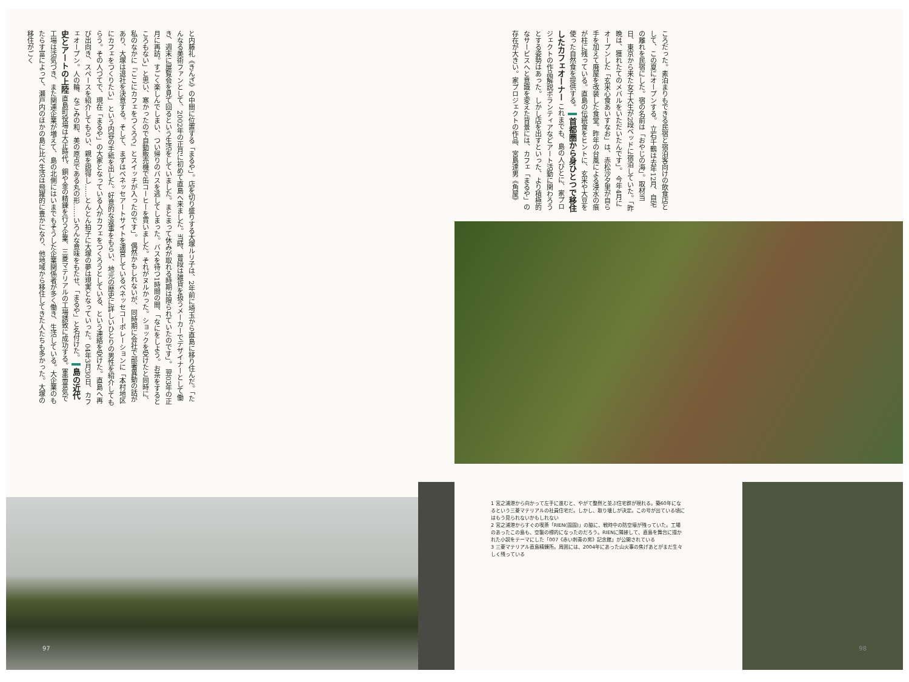と内藤礼《きんざ》の中間に位置する「まるや」。店を切り盛りする大塚ルリ子は、2年前に埼玉から直島に移り住んだ。「たんなる美術ファンとして、2002年の正月に初めて直島へ来ました。当時、普段は雑貨を扱うメーカーでデザイナーとして働き、週末に展覧会を見て回るという生活をしていました。まとまって休みが取れる時期は限られていたのです」。 翌03年の正月に再訪。すごく楽しんでしまい、つい帰りのバスを逃してしまった。バスを待つ1時間の間、「なにをしよう。お茶をするところもない」と思い、寒かったので自動販売機で缶コーヒーを買いました。それがヌルかった。ショックを受けたと同時に、私のなかに『ここにカフェをつくろう』とスイッチが入ったのです」。 偶然かもしれないが、同時期に会社で部署異動の話があり、大塚は退社を決意する。そして、まずはベネッセアートサイトを運営しているベネッセコーポレーションに「本村地区にカフェをつくりたい」 という内容の手紙を出した。好意的な返事をもらい、地元の歴史に詳しいひとりの男性を紹介してもらう。その人づてで、現在「まるや」の大家となっている人がカフェをつくろうとしている、という連絡を受けた。直島へ再び出向き、スペースを紹介してもらい、親を説得し……とんとん拍子に大塚の夢は現実となっていった。04年3月30日、カフェオープン。人の輪、なごみの和、美の原点である丸の形……いろんな意味をもたせ、「まるや」と名付けた。 島の近代史とアートの上陸 直島町役場は大正時代、銅や金の精錬を行う企業、三菱マテリアルの工場誘致に成功する。軍需景気で工場は活気づき、また関連企業が増えて、島の北側にはいまでもそうした企業関係者が多く働き、生活している。大企業のもたらす富によって、瀬戸内のほかの島に比べ生活は飛躍的に豊かになり、他地域から移住してきた人たちも多かった。大塚の移住がごく
97
ころだった。素泊まりもできる民宿と宿泊客向けの飲食店として、この夏にオープンする。 立石千鶴は去年12月、自宅の離れを民宿にした。宿の名前は「おやじの海」。取材当日、東京から来た女子大生が2段ベッドに宿泊していた。「昨晩は、獲れたてのメバルをいただいたんです」。 今年4月にオープンした「玄米心食あいすなお」は、赤松沙夕里が自ら手を加えて廃屋を改装した食堂。昨年の台風による浸水の痕が柱に残っている。直島の伝統食をヒントに、玄米や大豆を使った自然食を提供する。 首都圏から身ひとつで移住したカフェオーナー これまでも、島の人びとに、家プロジェクトの作品解説ボランティアなどアート活動に関わろうとする姿勢はあった。しかし店を出すといった、より積極的なサービスへと意識を変えた背景には、カフェ「まるや」の存在が大きい。家プロジェクトの作品、宮島達男《角屋》
1 宮之浦港から向かって左手に進むと、やがて整然と並ぶ住宅群が現れる。築60年になるという三菱マテリアルの社員住宅だ。しかし、取り壊しが決定。この号が出ている頃にはもう見られないかもしれない
2 宮之浦港からすぐの喫茶「RIEN(園園)」の脇に、戦時中の防空壕が残っていた。工場のあったこの島も、空襲の標的になったのだろう。RIENに隣接して、直島を舞台に描かれた小説をテーマにした「007《赤い刺青の男》記念館」が公開されている
3 三菱マテリアル直島精錬所。周囲には、2004年にあった山火事の焦げあとがまだ生々しく残っている
98